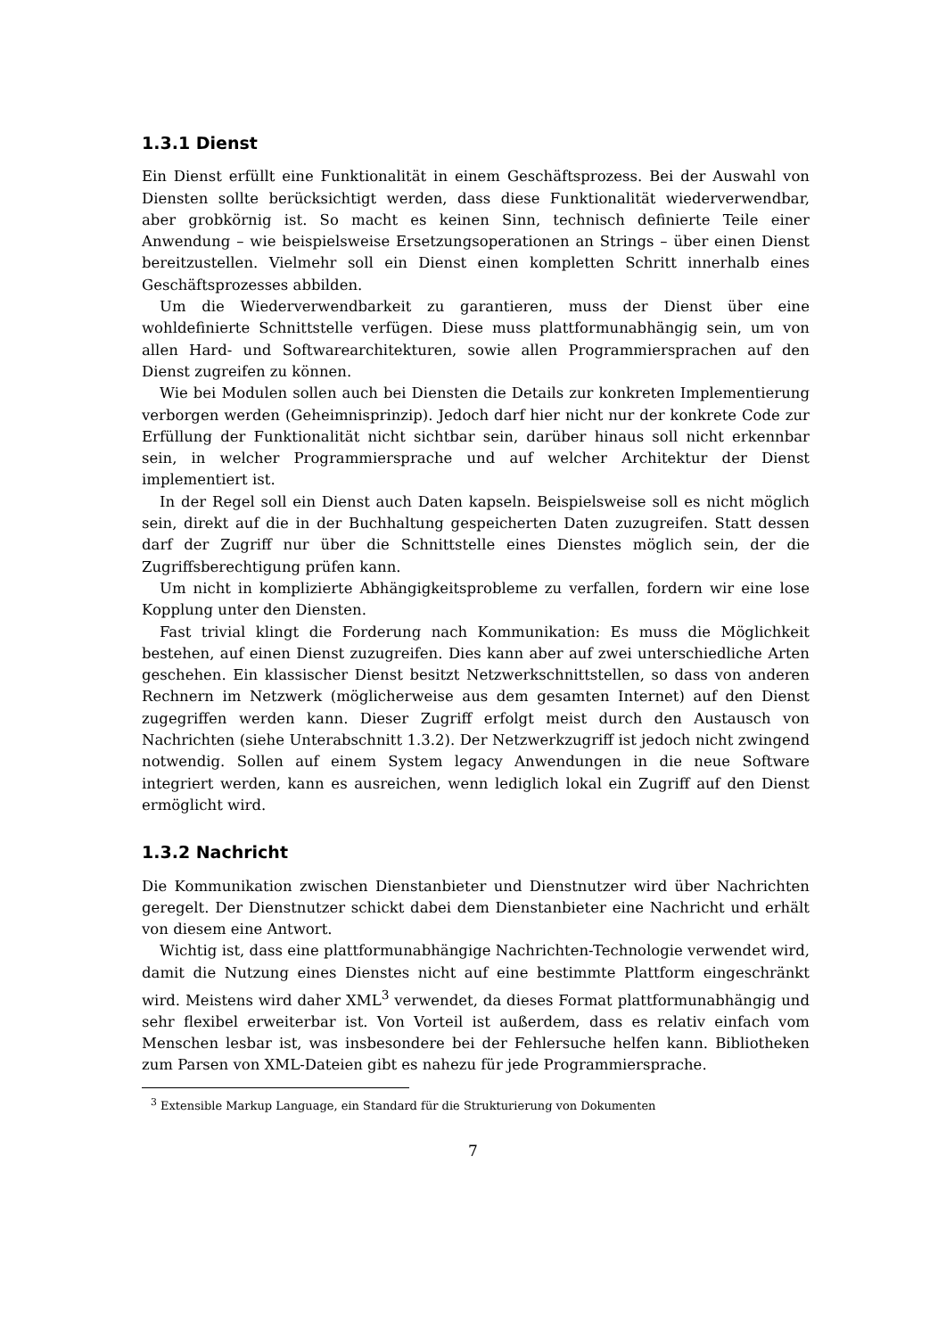1.3.1 Dienst
Ein Dienst erfüllt eine Funktionalität in einem Geschäftsprozess. Bei der Auswahl von Diensten sollte berücksichtigt werden, dass diese Funktionalität wiederverwendbar, aber grobkörnig ist. So macht es keinen Sinn, technisch definierte Teile einer Anwendung – wie beispielsweise Ersetzungsoperationen an Strings – über einen Dienst bereitzustellen. Vielmehr soll ein Dienst einen kompletten Schritt innerhalb eines Geschäftsprozesses abbilden.
Um die Wiederverwendbarkeit zu garantieren, muss der Dienst über eine wohldefinierte Schnittstelle verfügen. Diese muss plattformunabhängig sein, um von allen Hard- und Softwarearchitekturen, sowie allen Programmiersprachen auf den Dienst zugreifen zu können.
Wie bei Modulen sollen auch bei Diensten die Details zur konkreten Implementierung verborgen werden (Geheimnisprinzip). Jedoch darf hier nicht nur der konkrete Code zur Erfüllung der Funktionalität nicht sichtbar sein, darüber hinaus soll nicht erkennbar sein, in welcher Programmiersprache und auf welcher Architektur der Dienst implementiert ist.
In der Regel soll ein Dienst auch Daten kapseln. Beispielsweise soll es nicht möglich sein, direkt auf die in der Buchhaltung gespeicherten Daten zuzugreifen. Statt dessen darf der Zugriff nur über die Schnittstelle eines Dienstes möglich sein, der die Zugriffsberechtigung prüfen kann.
Um nicht in komplizierte Abhängigkeitsprobleme zu verfallen, fordern wir eine lose Kopplung unter den Diensten.
Fast trivial klingt die Forderung nach Kommunikation: Es muss die Möglichkeit bestehen, auf einen Dienst zuzugreifen. Dies kann aber auf zwei unterschiedliche Arten geschehen. Ein klassischer Dienst besitzt Netzwerkschnittstellen, so dass von anderen Rechnern im Netzwerk (möglicherweise aus dem gesamten Internet) auf den Dienst zugegriffen werden kann. Dieser Zugriff erfolgt meist durch den Austausch von Nachrichten (siehe Unterabschnitt 1.3.2). Der Netzwerkzugriff ist jedoch nicht zwingend notwendig. Sollen auf einem System legacy Anwendungen in die neue Software integriert werden, kann es ausreichen, wenn lediglich lokal ein Zugriff auf den Dienst ermöglicht wird.
1.3.2 Nachricht
Die Kommunikation zwischen Dienstanbieter und Dienstnutzer wird über Nachrichten geregelt. Der Dienstnutzer schickt dabei dem Dienstanbieter eine Nachricht und erhält von diesem eine Antwort.
Wichtig ist, dass eine plattformunabhängige Nachrichten-Technologie verwendet wird, damit die Nutzung eines Dienstes nicht auf eine bestimmte Plattform eingeschränkt wird. Meistens wird daher XML<sup>3</sup> verwendet, da dieses Format plattformunabhängig und sehr flexibel erweiterbar ist. Von Vorteil ist außerdem, dass es relativ einfach vom Menschen lesbar ist, was insbesondere bei der Fehlersuche helfen kann. Bibliotheken zum Parsen von XML-Dateien gibt es nahezu für jede Programmiersprache.
<sup>3</sup> Extensible Markup Language, ein Standard für die Strukturierung von Dokumenten
7